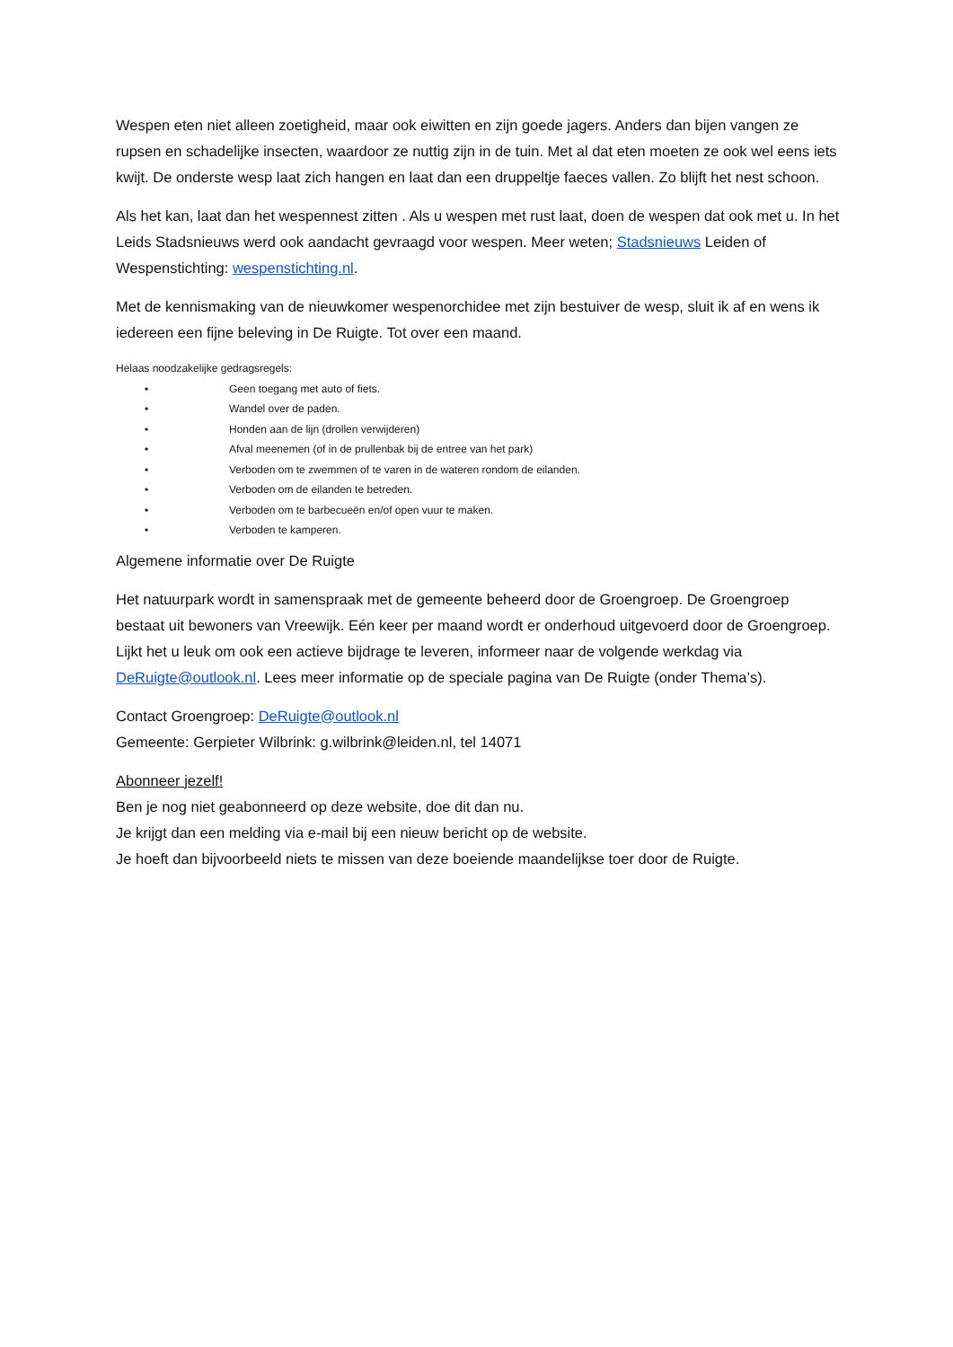Wespen eten niet alleen zoetigheid, maar ook eiwitten en zijn goede jagers. Anders dan bijen vangen ze rupsen en schadelijke insecten, waardoor ze nuttig zijn in de tuin. Met al dat eten moeten ze ook wel eens iets kwijt. De onderste wesp laat zich hangen en laat dan een druppeltje faeces vallen. Zo blijft het nest schoon.
Als het kan, laat dan het wespennest zitten . Als u wespen met rust laat, doen de wespen dat ook met u. In het Leids Stadsnieuws werd ook aandacht gevraagd voor wespen. Meer weten; Stadsnieuws Leiden of Wespenstichting: wespenstichting.nl.
Met de kennismaking van de nieuwkomer wespenorchidee met zijn bestuiver de wesp, sluit ik af en wens ik iedereen een fijne beleving in De Ruigte. Tot over een maand.
Helaas noodzakelijke gedragsregels:
• Geen toegang met auto of fiets.
• Wandel over de paden.
• Honden aan de lijn (drollen verwijderen)
• Afval meenemen (of in de prullenbak bij de entree van het park)
• Verboden om te zwemmen of te varen in de wateren rondom de eilanden.
• Verboden om de eilanden te betreden.
• Verboden om te barbecueën en/of open vuur te maken.
• Verboden te kamperen.
Algemene informatie over De Ruigte
Het natuurpark wordt in samenspraak met de gemeente beheerd door de Groengroep. De Groengroep bestaat uit bewoners van Vreewijk. Eén keer per maand wordt er onderhoud uitgevoerd door de Groengroep. Lijkt het u leuk om ook een actieve bijdrage te leveren, informeer naar de volgende werkdag via DeRuigte@outlook.nl. Lees meer informatie op de speciale pagina van De Ruigte (onder Thema’s).
Contact Groengroep: DeRuigte@outlook.nl
Gemeente: Gerpieter Wilbrink: g.wilbrink@leiden.nl, tel 14071
Abonneer jezelf!
Ben je nog niet geabonneerd op deze website, doe dit dan nu.
Je krijgt dan een melding via e-mail bij een nieuw bericht op de website.
Je hoeft dan bijvoorbeeld niets te missen van deze boeiende maandelijkse toer door de Ruigte.